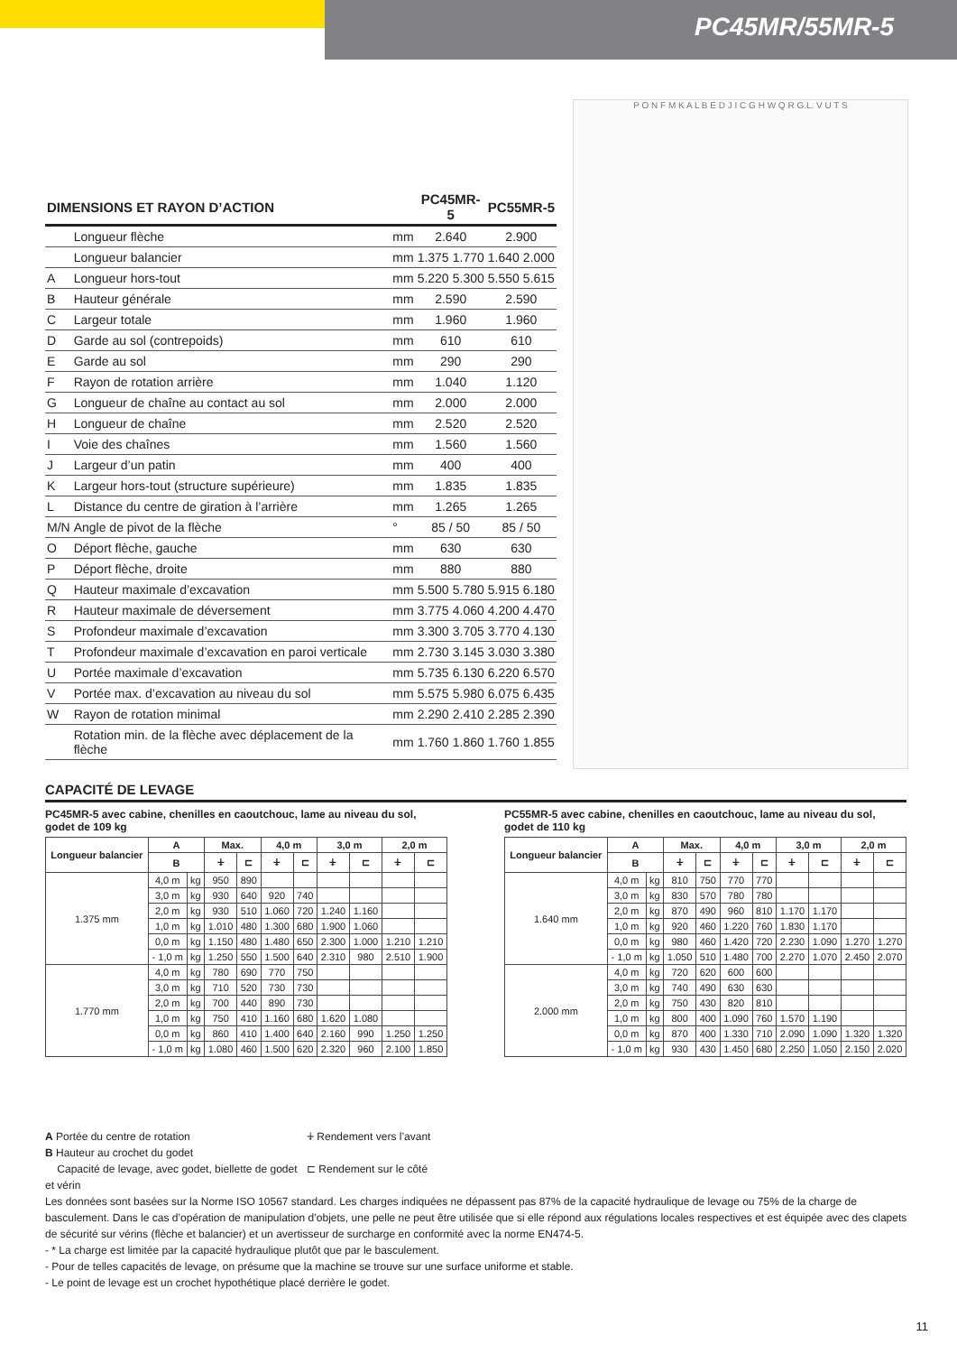PC45MR/55MR-5
| DIMENSIONS ET RAYON D’ACTION | | | PC45MR-5 | | PC55MR-5 | |
| --- | --- | --- | --- | --- | --- | --- |
| | Longueur flèche | mm | 2.640 | | 2.900 | |
| | Longueur balancier | mm | 1.375 | 1.770 | 1.640 | 2.000 |
| A | Longueur hors-tout | mm | 5.220 | 5.300 | 5.550 | 5.615 |
| B | Hauteur générale | mm | 2.590 | | 2.590 | |
| C | Largeur totale | mm | 1.960 | | 1.960 | |
| D | Garde au sol (contrepoids) | mm | 610 | | 610 | |
| E | Garde au sol | mm | 290 | | 290 | |
| F | Rayon de rotation arrière | mm | 1.040 | | 1.120 | |
| G | Longueur de chaîne au contact au sol | mm | 2.000 | | 2.000 | |
| H | Longueur de chaîne | mm | 2.520 | | 2.520 | |
| I | Voie des chaînes | mm | 1.560 | | 1.560 | |
| J | Largeur d’un patin | mm | 400 | | 400 | |
| K | Largeur hors-tout (structure supérieure) | mm | 1.835 | | 1.835 | |
| L | Distance du centre de giration à l’arrière | mm | 1.265 | | 1.265 | |
| M/N | Angle de pivot de la flèche | ° | 85 / 50 | | 85 / 50 | |
| O | Déport flèche, gauche | mm | 630 | | 630 | |
| P | Déport flèche, droite | mm | 880 | | 880 | |
| Q | Hauteur maximale d’excavation | mm | 5.500 | 5.780 | 5.915 | 6.180 |
| R | Hauteur maximale de déversement | mm | 3.775 | 4.060 | 4.200 | 4.470 |
| S | Profondeur maximale d’excavation | mm | 3.300 | 3.705 | 3.770 | 4.130 |
| T | Profondeur maximale d’excavation en paroi verticale | mm | 2.730 | 3.145 | 3.030 | 3.380 |
| U | Portée maximale d’excavation | mm | 5.735 | 6.130 | 6.220 | 6.570 |
| V | Portée max. d’excavation au niveau du sol | mm | 5.575 | 5.980 | 6.075 | 6.435 |
| W | Rayon de rotation minimal | mm | 2.290 | 2.410 | 2.285 | 2.390 |
| | Rotation min. de la flèche avec déplacement de la flèche | mm | 1.760 | 1.860 | 1.760 | 1.855 |
P O N F M K A L B E D J I C G H W Q R G.L. V U T S
CAPACITÉ DE LEVAGE
PC45MR-5 avec cabine, chenilles en caoutchouc, lame au niveau du sol, godet de 109 kg
| Longueur balancier | A | | Max. | | 4,0 m | | 3,0 m | | 2,0 m | |
| --- | --- | --- | --- | --- | --- | --- | --- | --- | --- | --- |
| | B | | ⍖ | ⊏ | ⍖ | ⊏ | ⍖ | ⊏ | ⍖ | ⊏ |
| 1.375 mm | 4,0 m | kg | 950 | 890 | | | | | | |
| | 3,0 m | kg | 930 | 640 | 920 | 740 | | | | |
| | 2,0 m | kg | 930 | 510 | 1.060 | 720 | 1.240 | 1.160 | | |
| | 1,0 m | kg | 1.010 | 480 | 1.300 | 680 | 1.900 | 1.060 | | |
| | 0,0 m | kg | 1.150 | 480 | 1.480 | 650 | 2.300 | 1.000 | 1.210 | 1.210 |
| | - 1,0 m | kg | 1.250 | 550 | 1.500 | 640 | 2.310 | 980 | 2.510 | 1.900 |
| 1.770 mm | 4,0 m | kg | 780 | 690 | 770 | 750 | | | | |
| | 3,0 m | kg | 710 | 520 | 730 | 730 | | | | |
| | 2,0 m | kg | 700 | 440 | 890 | 730 | | | | |
| | 1,0 m | kg | 750 | 410 | 1.160 | 680 | 1.620 | 1.080 | | |
| | 0,0 m | kg | 860 | 410 | 1.400 | 640 | 2.160 | 990 | 1.250 | 1.250 |
| | - 1,0 m | kg | 1.080 | 460 | 1.500 | 620 | 2.320 | 960 | 2.100 | 1.850 |
PC55MR-5 avec cabine, chenilles en caoutchouc, lame au niveau du sol, godet de 110 kg
| Longueur balancier | A | | Max. | | 4,0 m | | 3,0 m | | 2,0 m | |
| --- | --- | --- | --- | --- | --- | --- | --- | --- | --- | --- |
| | B | | ⍖ | ⊏ | ⍖ | ⊏ | ⍖ | ⊏ | ⍖ | ⊏ |
| 1.640 mm | 4,0 m | kg | 810 | 750 | 770 | 770 | | | | |
| | 3,0 m | kg | 830 | 570 | 780 | 780 | | | | |
| | 2,0 m | kg | 870 | 490 | 960 | 810 | 1.170 | 1.170 | | |
| | 1,0 m | kg | 920 | 460 | 1.220 | 760 | 1.830 | 1.170 | | |
| | 0,0 m | kg | 980 | 460 | 1.420 | 720 | 2.230 | 1.090 | 1.270 | 1.270 |
| | - 1,0 m | kg | 1.050 | 510 | 1.480 | 700 | 2.270 | 1.070 | 2.450 | 2.070 |
| 2.000 mm | 4,0 m | kg | 720 | 620 | 600 | 600 | | | | |
| | 3,0 m | kg | 740 | 490 | 630 | 630 | | | | |
| | 2,0 m | kg | 750 | 430 | 820 | 810 | | | | |
| | 1,0 m | kg | 800 | 400 | 1.090 | 760 | 1.570 | 1.190 | | |
| | 0,0 m | kg | 870 | 400 | 1.330 | 710 | 2.090 | 1.090 | 1.320 | 1.320 |
| | - 1,0 m | kg | 930 | 430 | 1.450 | 680 | 2.250 | 1.050 | 2.150 | 2.020 |
A Portée du centre de rotation
B Hauteur au crochet du godet
Capacité de levage, avec godet, biellette de godet et vérin
⍖ Rendement vers l’avant
⊏ Rendement sur le côté
Les données sont basées sur la Norme ISO 10567 standard. Les charges indiquées ne dépassent pas 87% de la capacité hydraulique de levage ou 75% de la charge de basculement. Dans le cas d’opération de manipulation d’objets, une pelle ne peut être utilisée que si elle répond aux régulations locales respectives et est équipée avec des clapets de sécurité sur vérins (flèche et balancier) et un avertisseur de surcharge en conformité avec la norme EN474-5.
- * La charge est limitée par la capacité hydraulique plutôt que par le basculement.
- Pour de telles capacités de levage, on présume que la machine se trouve sur une surface uniforme et stable.
- Le point de levage est un crochet hypothétique placé derrière le godet.
11